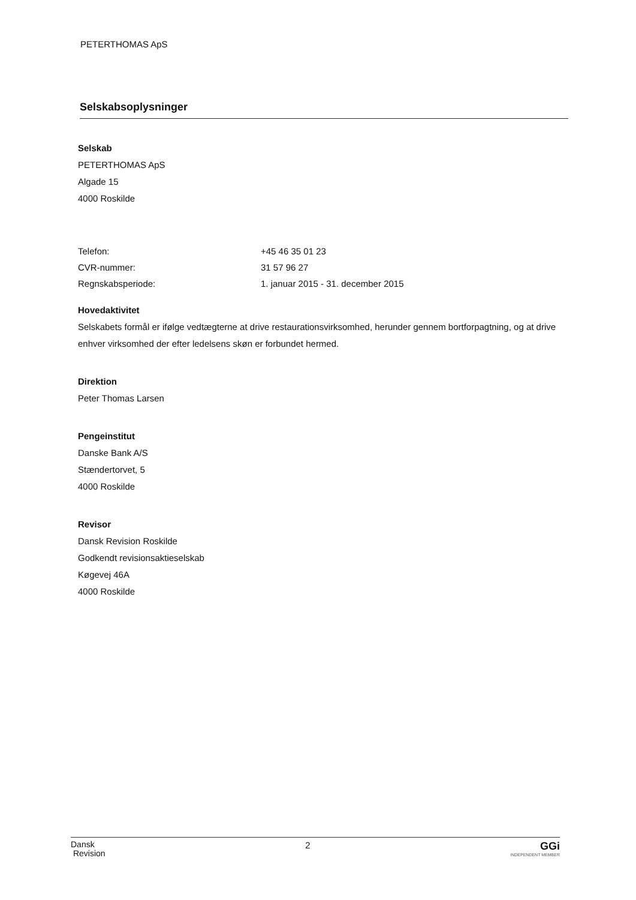PETERTHOMAS ApS
Selskabsoplysninger
Selskab
PETERTHOMAS ApS
Algade 15
4000 Roskilde
| Telefon: | +45 46 35 01 23 |
| CVR-nummer: | 31 57 96 27 |
| Regnskabsperiode: | 1. januar 2015 - 31. december 2015 |
Hovedaktivitet
Selskabets formål er ifølge vedtægterne at drive restaurationsvirksomhed, herunder gennem bortforpagtning, og at drive enhver virksomhed der efter ledelsens skøn er forbundet hermed.
Direktion
Peter Thomas Larsen
Pengeinstitut
Danske Bank A/S
Stændertorvet, 5
4000 Roskilde
Revisor
Dansk Revision Roskilde
Godkendt revisionsaktieselskab
Køgevej 46A
4000 Roskilde
Dansk
Revision
2
GGi
INDEPENDENT MEMBER